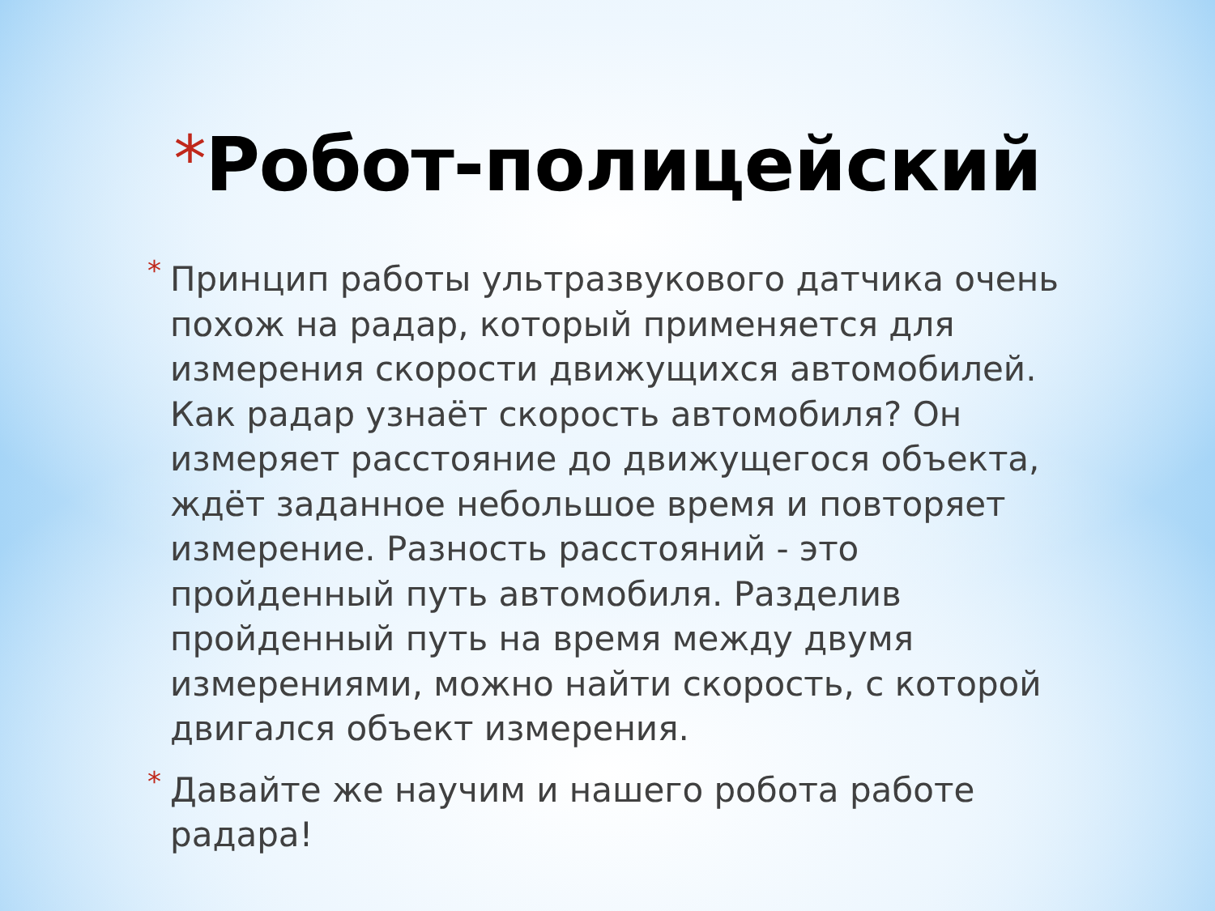*Робот-полицейский
* Принцип работы ультразвукового датчика очень похож на радар, который применяется для измерения скорости движущихся автомобилей. Как радар узнаёт скорость автомобиля? Он измеряет расстояние до движущегося объекта, ждёт заданное небольшое время и повторяет измерение. Разность расстояний - это пройденный путь автомобиля. Разделив пройденный путь на время между двумя измерениями, можно найти скорость, с которой двигался объект измерения.
* Давайте же научим и нашего робота работе радара!